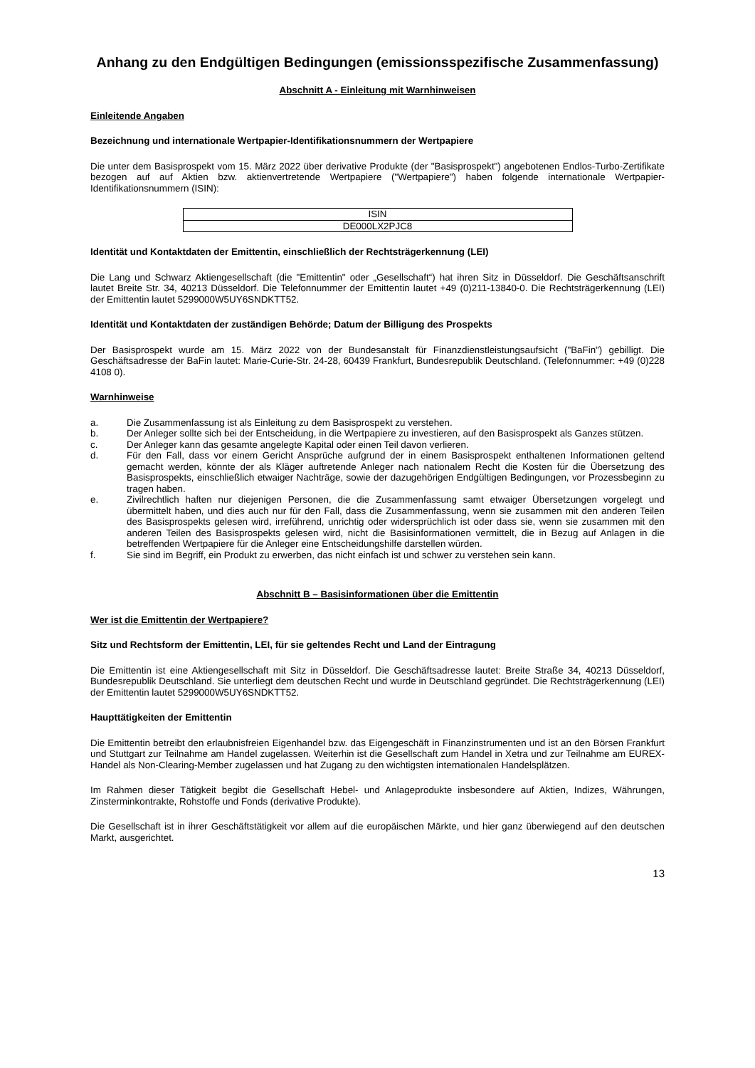Anhang zu den Endgültigen Bedingungen (emissionsspezifische Zusammenfassung)
Abschnitt A - Einleitung mit Warnhinweisen
Einleitende Angaben
Bezeichnung und internationale Wertpapier-Identifikationsnummern der Wertpapiere
Die unter dem Basisprospekt vom 15. März 2022 über derivative Produkte (der "Basisprospekt") angebotenen Endlos-Turbo-Zertifikate bezogen auf auf Aktien bzw. aktienvertretende Wertpapiere ("Wertpapiere") haben folgende internationale Wertpapier-Identifikationsnummern (ISIN):
| ISIN |
| DE000LX2PJC8 |
Identität und Kontaktdaten der Emittentin, einschließlich der Rechtsträgerkennung (LEI)
Die Lang und Schwarz Aktiengesellschaft (die "Emittentin" oder „Gesellschaft“) hat ihren Sitz in Düsseldorf. Die Geschäftsanschrift lautet Breite Str. 34, 40213 Düsseldorf. Die Telefonnummer der Emittentin lautet +49 (0)211-13840-0. Die Rechtsträgerkennung (LEI) der Emittentin lautet 5299000W5UY6SNDKTT52.
Identität und Kontaktdaten der zuständigen Behörde; Datum der Billigung des Prospekts
Der Basisprospekt wurde am 15. März 2022 von der Bundesanstalt für Finanzdienstleistungsaufsicht ("BaFin") gebilligt. Die Geschäftsadresse der BaFin lautet: Marie-Curie-Str. 24-28, 60439 Frankfurt, Bundesrepublik Deutschland. (Telefonnummer: +49 (0)228 4108 0).
Warnhinweise
a. Die Zusammenfassung ist als Einleitung zu dem Basisprospekt zu verstehen.
b. Der Anleger sollte sich bei der Entscheidung, in die Wertpapiere zu investieren, auf den Basisprospekt als Ganzes stützen.
c. Der Anleger kann das gesamte angelegte Kapital oder einen Teil davon verlieren.
d. Für den Fall, dass vor einem Gericht Ansprüche aufgrund der in einem Basisprospekt enthaltenen Informationen geltend gemacht werden, könnte der als Kläger auftretende Anleger nach nationalem Recht die Kosten für die Übersetzung des Basisprospekts, einschließlich etwaiger Nachträge, sowie der dazugehörigen Endgültigen Bedingungen, vor Prozessbeginn zu tragen haben.
e. Zivilrechtlich haften nur diejenigen Personen, die die Zusammenfassung samt etwaiger Übersetzungen vorgelegt und übermittelt haben, und dies auch nur für den Fall, dass die Zusammenfassung, wenn sie zusammen mit den anderen Teilen des Basisprospekts gelesen wird, irreführend, unrichtig oder widersprüchlich ist oder dass sie, wenn sie zusammen mit den anderen Teilen des Basisprospekts gelesen wird, nicht die Basisinformationen vermittelt, die in Bezug auf Anlagen in die betreffenden Wertpapiere für die Anleger eine Entscheidungshilfe darstellen würden.
f. Sie sind im Begriff, ein Produkt zu erwerben, das nicht einfach ist und schwer zu verstehen sein kann.
Abschnitt B – Basisinformationen über die Emittentin
Wer ist die Emittentin der Wertpapiere?
Sitz und Rechtsform der Emittentin, LEI, für sie geltendes Recht und Land der Eintragung
Die Emittentin ist eine Aktiengesellschaft mit Sitz in Düsseldorf. Die Geschäftsadresse lautet: Breite Straße 34, 40213 Düsseldorf, Bundesrepublik Deutschland. Sie unterliegt dem deutschen Recht und wurde in Deutschland gegründet. Die Rechtsträgerkennung (LEI) der Emittentin lautet 5299000W5UY6SNDKTT52.
Haupttätigkeiten der Emittentin
Die Emittentin betreibt den erlaubnisfreien Eigenhandel bzw. das Eigengeschäft in Finanzinstrumenten und ist an den Börsen Frankfurt und Stuttgart zur Teilnahme am Handel zugelassen. Weiterhin ist die Gesellschaft zum Handel in Xetra und zur Teilnahme am EUREX-Handel als Non-Clearing-Member zugelassen und hat Zugang zu den wichtigsten internationalen Handelsplätzen.
Im Rahmen dieser Tätigkeit begibt die Gesellschaft Hebel- und Anlageprodukte insbesondere auf Aktien, Indizes, Währungen, Zinsterminkontrakte, Rohstoffe und Fonds (derivative Produkte).
Die Gesellschaft ist in ihrer Geschäftstätigkeit vor allem auf die europäischen Märkte, und hier ganz überwiegend auf den deutschen Markt, ausgerichtet.
13